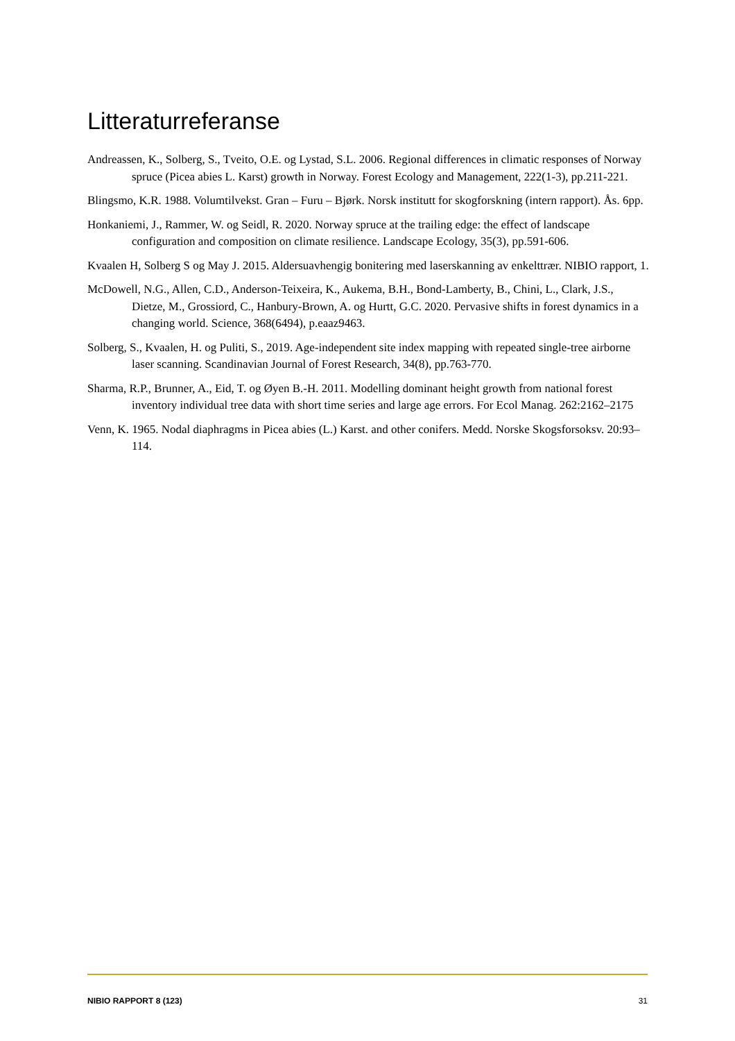Litteraturreferanse
Andreassen, K., Solberg, S., Tveito, O.E. og Lystad, S.L. 2006. Regional differences in climatic responses of Norway spruce (Picea abies L. Karst) growth in Norway. Forest Ecology and Management, 222(1-3), pp.211-221.
Blingsmo, K.R. 1988. Volumtilvekst. Gran – Furu – Bjørk. Norsk institutt for skogforskning (intern rapport). Ås. 6pp.
Honkaniemi, J., Rammer, W. og Seidl, R. 2020. Norway spruce at the trailing edge: the effect of landscape configuration and composition on climate resilience. Landscape Ecology, 35(3), pp.591-606.
Kvaalen H, Solberg S og May J. 2015. Aldersuavhengig bonitering med laserskanning av enkelttrær. NIBIO rapport, 1.
McDowell, N.G., Allen, C.D., Anderson-Teixeira, K., Aukema, B.H., Bond-Lamberty, B., Chini, L., Clark, J.S., Dietze, M., Grossiord, C., Hanbury-Brown, A. og Hurtt, G.C. 2020. Pervasive shifts in forest dynamics in a changing world. Science, 368(6494), p.eaaz9463.
Solberg, S., Kvaalen, H. og Puliti, S., 2019. Age-independent site index mapping with repeated single-tree airborne laser scanning. Scandinavian Journal of Forest Research, 34(8), pp.763-770.
Sharma, R.P., Brunner, A., Eid, T. og Øyen B.-H. 2011. Modelling dominant height growth from national forest inventory individual tree data with short time series and large age errors. For Ecol Manag. 262:2162–2175
Venn, K. 1965. Nodal diaphragms in Picea abies (L.) Karst. and other conifers. Medd. Norske Skogsforsoksv. 20:93–114.
NIBIO RAPPORT 8 (123) 31